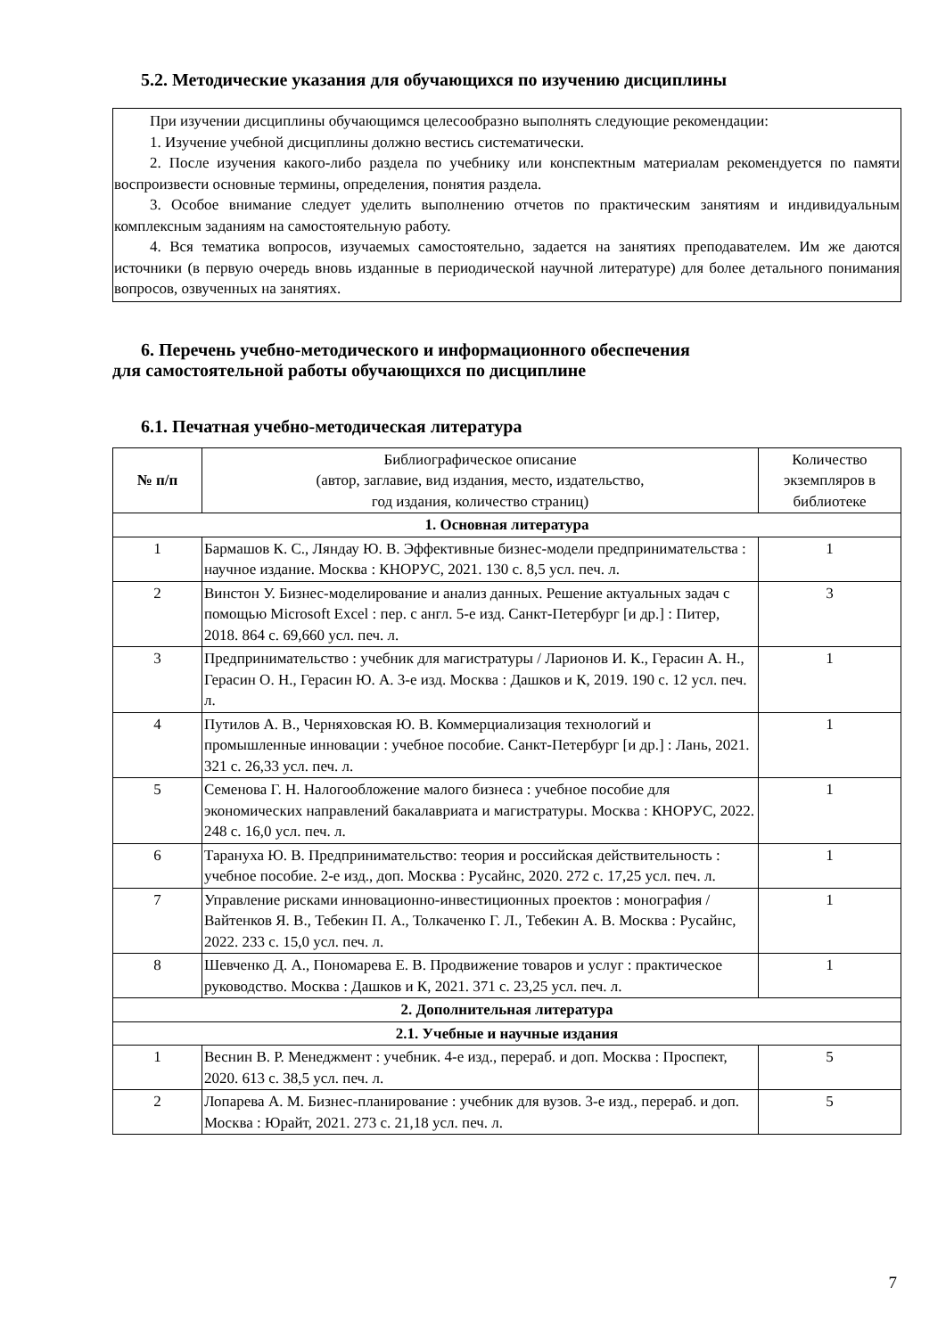5.2. Методические указания для обучающихся по изучению дисциплины
При изучении дисциплины обучающимся целесообразно выполнять следующие рекомендации:
1. Изучение учебной дисциплины должно вестись систематически.
2. После изучения какого-либо раздела по учебнику или конспектным материалам рекомендуется по памяти воспроизвести основные термины, определения, понятия раздела.
3. Особое внимание следует уделить выполнению отчетов по практическим занятиям и индивидуальным комплексным заданиям на самостоятельную работу.
4. Вся тематика вопросов, изучаемых самостоятельно, задается на занятиях преподавателем. Им же даются источники (в первую очередь вновь изданные в периодической научной литературе) для более детального понимания вопросов, озвученных на занятиях.
6. Перечень учебно-методического и информационного обеспечения
для самостоятельной работы обучающихся по дисциплине
6.1. Печатная учебно-методическая литература
| № п/п | Библиографическое описание (автор, заглавие, вид издания, место, издательство, год издания, количество страниц) | Количество экземпляров в библиотеке |
| --- | --- | --- |
| 1. Основная литература | | |
| 1 | Бармашов К. С., Ляндау Ю. В. Эффективные бизнес-модели предпринимательства : научное издание. Москва : КНОРУС, 2021. 130 с. 8,5 усл. печ. л. | 1 |
| 2 | Винстон У. Бизнес-моделирование и анализ данных. Решение актуальных задач с помощью Microsoft Excel : пер. с англ. 5-е изд. Санкт-Петербург [и др.] : Питер, 2018. 864 с. 69,660 усл. печ. л. | 3 |
| 3 | Предпринимательство : учебник для магистратуры / Ларионов И. К., Герасин А. Н., Герасин О. Н., Герасин Ю. А. 3-е изд. Москва : Дашков и К, 2019. 190 с. 12 усл. печ. л. | 1 |
| 4 | Путилов А. В., Черняховская Ю. В. Коммерциализация технологий и промышленные инновации : учебное пособие. Санкт-Петербург [и др.] : Лань, 2021. 321 с. 26,33 усл. печ. л. | 1 |
| 5 | Семенова Г. Н. Налогообложение малого бизнеса : учебное пособие для экономических направлений бакалавриата и магистратуры. Москва : КНОРУС, 2022. 248 с. 16,0 усл. печ. л. | 1 |
| 6 | Тарануха Ю. В. Предпринимательство: теория и российская действительность : учебное пособие. 2-е изд., доп. Москва : Русайнс, 2020. 272 с. 17,25 усл. печ. л. | 1 |
| 7 | Управление рисками инновационно-инвестиционных проектов : монография / Вайтенков Я. В., Тебекин П. А., Толкаченко Г. Л., Тебекин А. В. Москва : Русайнс, 2022. 233 с. 15,0 усл. печ. л. | 1 |
| 8 | Шевченко Д. А., Пономарева Е. В. Продвижение товаров и услуг : практическое руководство. Москва : Дашков и К, 2021. 371 с. 23,25 усл. печ. л. | 1 |
| 2. Дополнительная литература | | |
| 2.1. Учебные и научные издания | | |
| 1 | Веснин В. Р. Менеджмент : учебник. 4-е изд., перераб. и доп. Москва : Проспект, 2020. 613 с. 38,5 усл. печ. л. | 5 |
| 2 | Лопарева А. М. Бизнес-планирование : учебник для вузов. 3-е изд., перераб. и доп. Москва : Юрайт, 2021. 273 с. 21,18 усл. печ. л. | 5 |
7